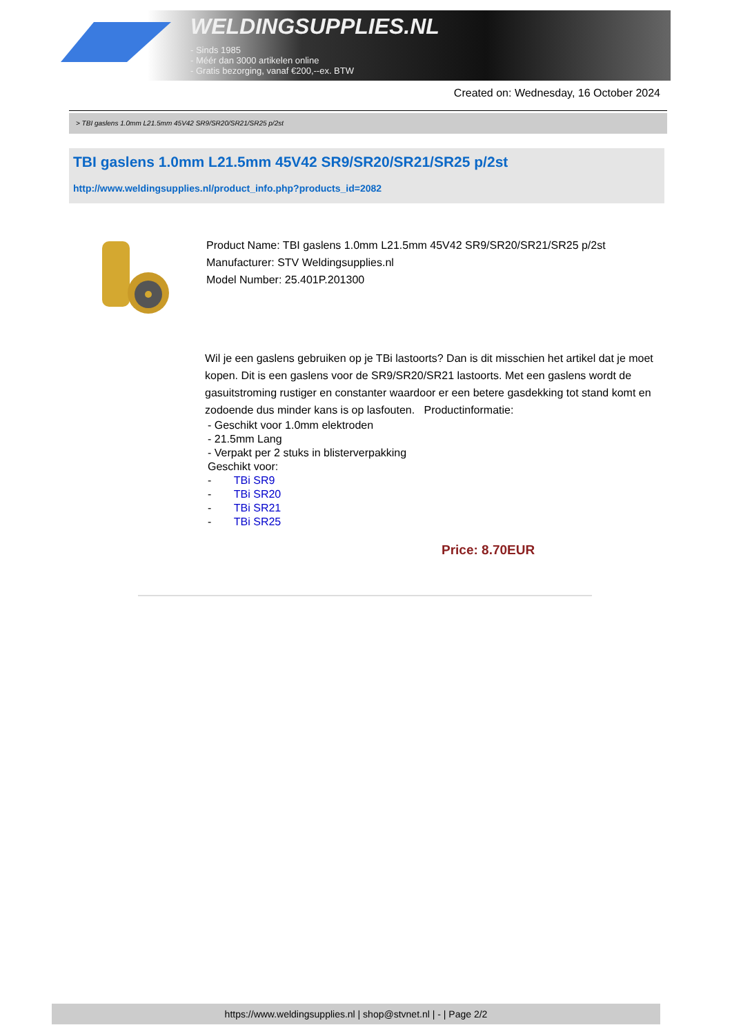WELDINGSUPPLIES.NL
- Sinds 1985
- Méér dan 3000 artikelen online
- Gratis bezorging, vanaf €200,--ex. BTW
Created on: Wednesday, 16 October 2024
> TBI gaslens 1.0mm L21.5mm 45V42 SR9/SR20/SR21/SR25 p/2st
TBI gaslens 1.0mm L21.5mm 45V42 SR9/SR20/SR21/SR25 p/2st
http://www.weldingsupplies.nl/product_info.php?products_id=2082
Product Name: TBI gaslens 1.0mm L21.5mm 45V42 SR9/SR20/SR21/SR25 p/2st
Manufacturer: STV Weldingsupplies.nl
Model Number: 25.401P.201300
Wil je een gaslens gebruiken op je TBi lastoorts? Dan is dit misschien het artikel dat je moet kopen. Dit is een gaslens voor de SR9/SR20/SR21 lastoorts. Met een gaslens wordt de gasuitstroming rustiger en constanter waardoor er een betere gasdekking tot stand komt en zodoende dus minder kans is op lasfouten. Productinformatie:
- Geschikt voor 1.0mm elektroden
- 21.5mm Lang
- Verpakt per 2 stuks in blisterverpakking
Geschikt voor:
- TBi SR9
- TBi SR20
- TBi SR21
- TBi SR25
Price: 8.70EUR
https://www.weldingsupplies.nl | shop@stvnet.nl | - | Page 2/2